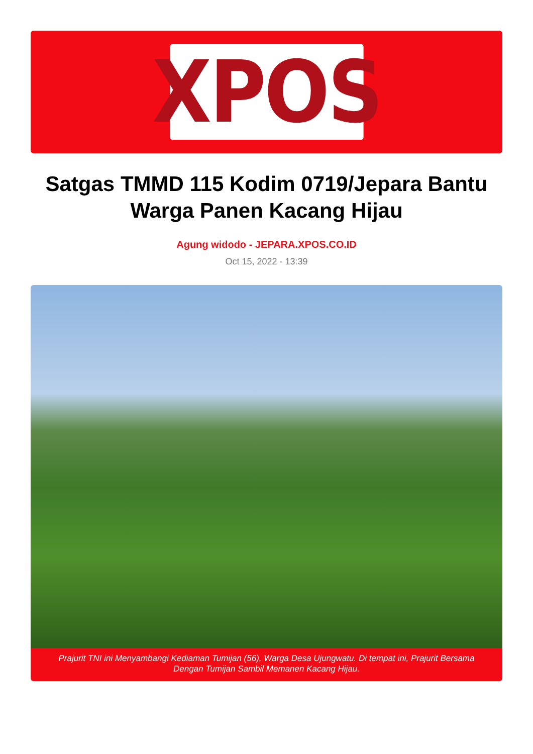XPOS
Satgas TMMD 115 Kodim 0719/Jepara Bantu Warga Panen Kacang Hijau
Agung widodo - JEPARA.XPOS.CO.ID
Oct 15, 2022 - 13:39
Prajurit TNI ini Menyambangi Kediaman Tumijan (56), Warga Desa Ujungwatu. Di tempat ini, Prajurit Bersama Dengan Tumijan Sambil Memanen Kacang Hijau.